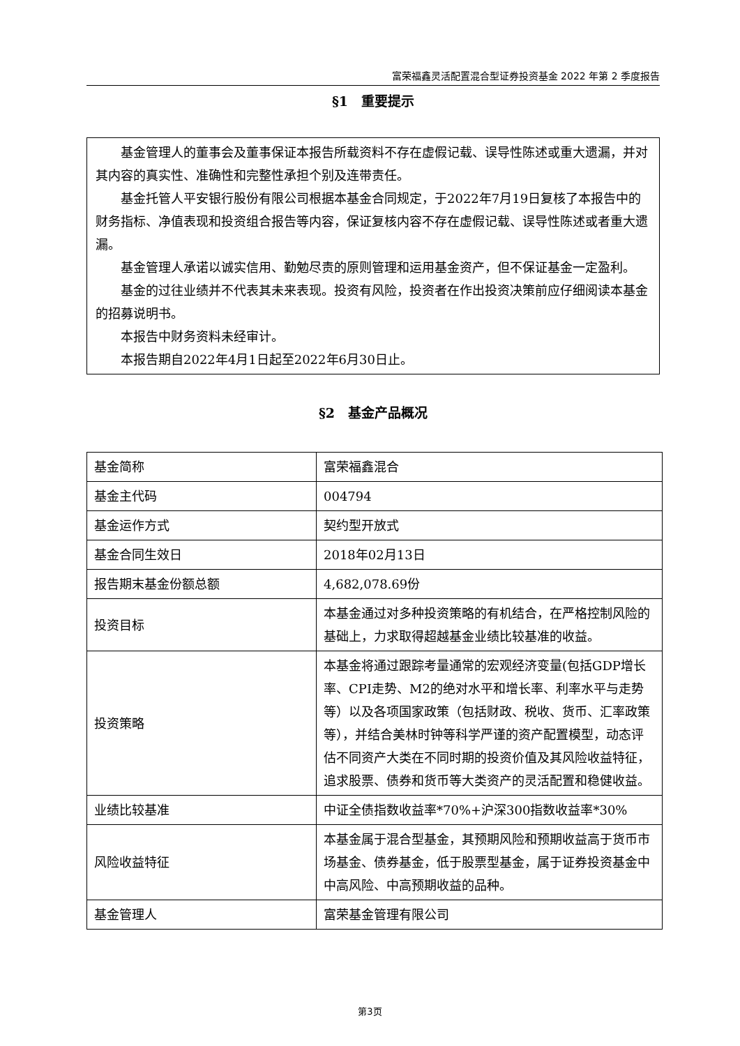富荣福鑫灵活配置混合型证券投资基金 2022 年第 2 季度报告
§1　重要提示
基金管理人的董事会及董事保证本报告所载资料不存在虚假记载、误导性陈述或重大遗漏，并对其内容的真实性、准确性和完整性承担个别及连带责任。
基金托管人平安银行股份有限公司根据本基金合同规定，于2022年7月19日复核了本报告中的财务指标、净值表现和投资组合报告等内容，保证复核内容不存在虚假记载、误导性陈述或者重大遗漏。
基金管理人承诺以诚实信用、勤勉尽责的原则管理和运用基金资产，但不保证基金一定盈利。
基金的过往业绩并不代表其未来表现。投资有风险，投资者在作出投资决策前应仔细阅读本基金的招募说明书。
本报告中财务资料未经审计。
本报告期自2022年4月1日起至2022年6月30日止。
§2　基金产品概况
| 基金简称 | 富荣福鑫混合 |
| 基金主代码 | 004794 |
| 基金运作方式 | 契约型开放式 |
| 基金合同生效日 | 2018年02月13日 |
| 报告期末基金份额总额 | 4,682,078.69份 |
| 投资目标 | 本基金通过对多种投资策略的有机结合，在严格控制风险的基础上，力求取得超越基金业绩比较基准的收益。 |
| 投资策略 | 本基金将通过跟踪考量通常的宏观经济变量(包括GDP增长率、CPI走势、M2的绝对水平和增长率、利率水平与走势等）以及各项国家政策（包括财政、税收、货币、汇率政策等），并结合美林时钟等科学严谨的资产配置模型，动态评估不同资产大类在不同时期的投资价值及其风险收益特征，追求股票、债券和货币等大类资产的灵活配置和稳健收益。 |
| 业绩比较基准 | 中证全债指数收益率*70%+沪深300指数收益率*30% |
| 风险收益特征 | 本基金属于混合型基金，其预期风险和预期收益高于货币市场基金、债券基金，低于股票型基金，属于证券投资基金中中高风险、中高预期收益的品种。 |
| 基金管理人 | 富荣基金管理有限公司 |
第3页